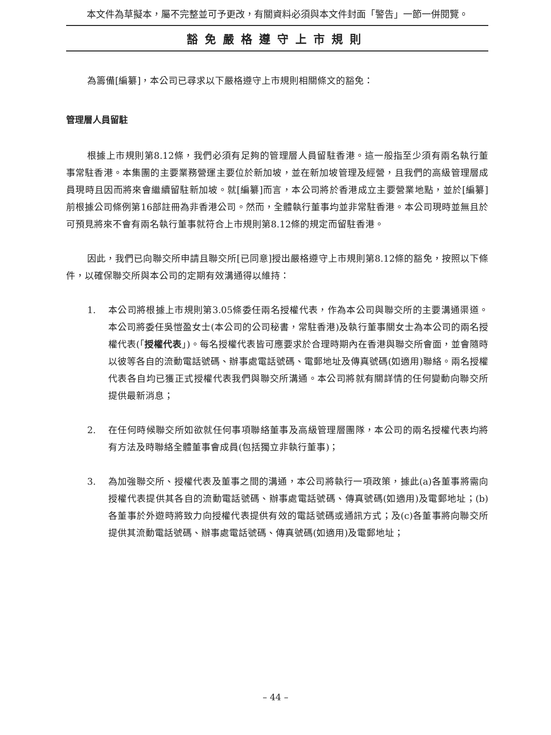本文件為草擬本，屬不完整並可予更改，有關資料必須與本文件封面「警告」一節一併閱覽。
豁免嚴格遵守上市規則
為籌備[編纂]，本公司已尋求以下嚴格遵守上市規則相關條文的豁免：
管理層人員留駐
根據上市規則第8.12條，我們必須有足夠的管理層人員留駐香港。這一般指至少須有兩名執行董事常駐香港。本集團的主要業務營運主要位於新加坡，並在新加坡管理及經營，且我們的高級管理層成員現時且因而將來會繼續留駐新加坡。就[編纂]而言，本公司將於香港成立主要營業地點，並於[編纂]前根據公司條例第16部註冊為非香港公司。然而，全體執行董事均並非常駐香港。本公司現時並無且於可預見將來不會有兩名執行董事就符合上市規則第8.12條的規定而留駐香港。
因此，我們已向聯交所申請且聯交所[已同意]授出嚴格遵守上市規則第8.12條的豁免，按照以下條件，以確保聯交所與本公司的定期有效溝通得以維持：
1. 本公司將根據上市規則第3.05條委任兩名授權代表，作為本公司與聯交所的主要溝通渠道。本公司將委任吳愷盈女士(本公司的公司秘書，常駐香港)及執行董事關女士為本公司的兩名授權代表(「授權代表」)。每名授權代表皆可應要求於合理時期內在香港與聯交所會面，並會隨時以彼等各自的流動電話號碼、辦事處電話號碼、電郵地址及傳真號碼(如適用)聯絡。兩名授權代表各自均已獲正式授權代表我們與聯交所溝通。本公司將就有關詳情的任何變動向聯交所提供最新消息；
2. 在任何時候聯交所如欲就任何事項聯絡董事及高級管理層團隊，本公司的兩名授權代表均將有方法及時聯絡全體董事會成員(包括獨立非執行董事)；
3. 為加強聯交所、授權代表及董事之間的溝通，本公司將執行一項政策，據此(a)各董事將需向授權代表提供其各自的流動電話號碼、辦事處電話號碼、傳真號碼(如適用)及電郵地址；(b)各董事於外遊時將致力向授權代表提供有效的電話號碼或通訊方式；及(c)各董事將向聯交所提供其流動電話號碼、辦事處電話號碼、傳真號碼(如適用)及電郵地址；
– 44 –